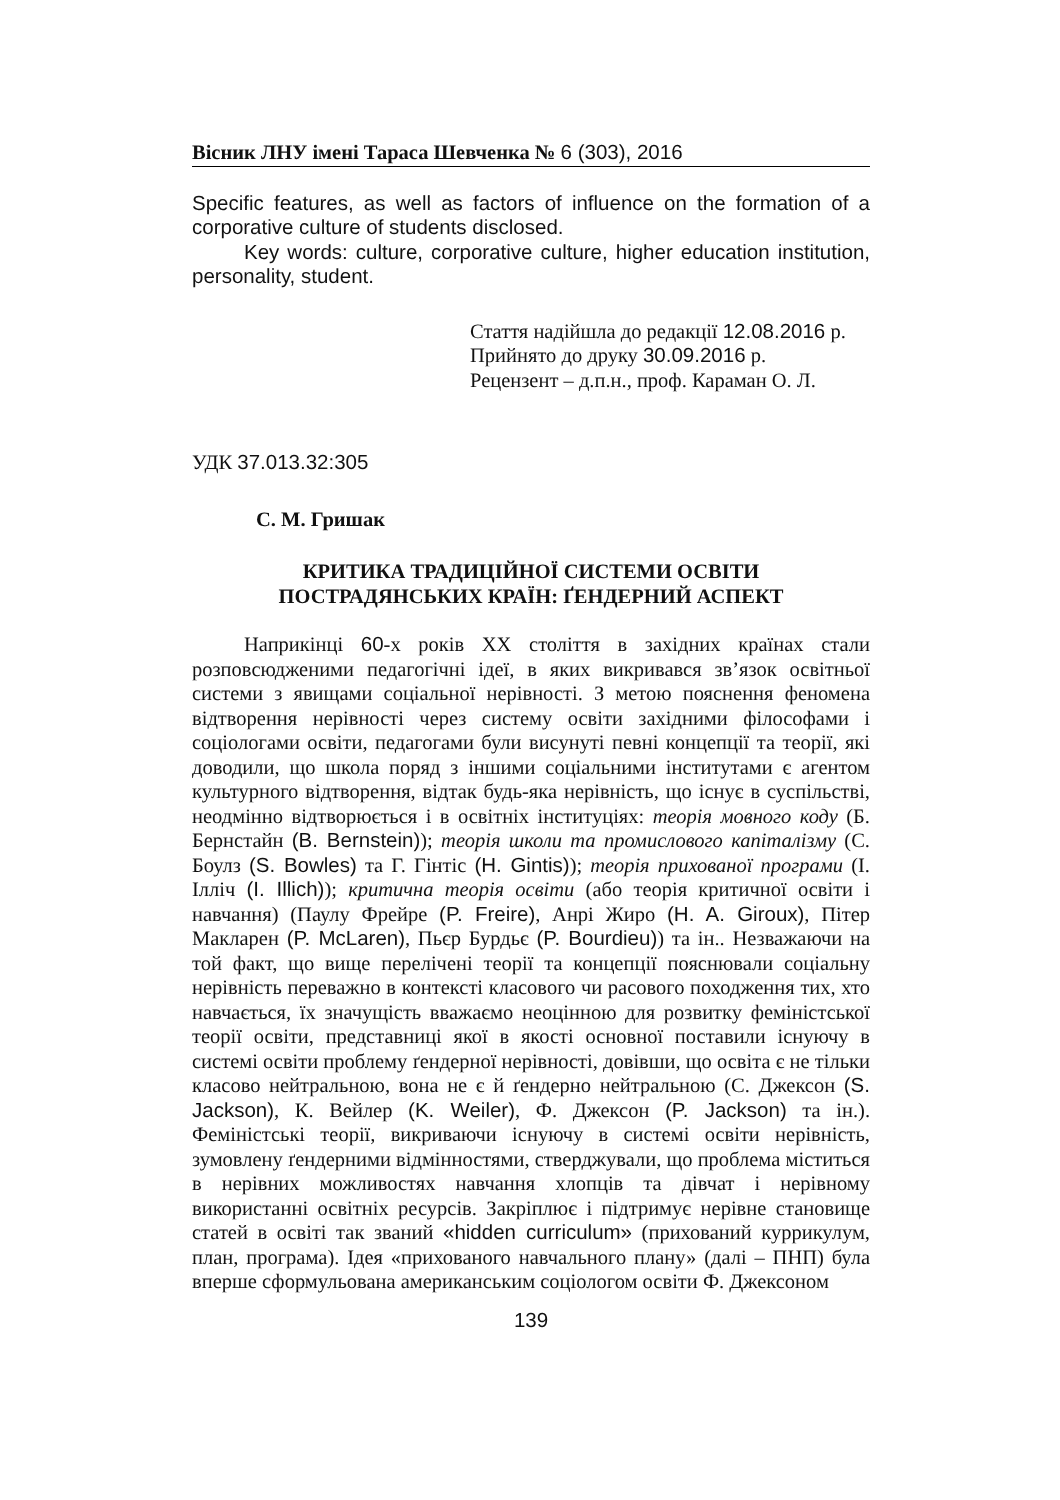Вісник ЛНУ імені Тараса Шевченка № 6 (303), 2016
Specific features, as well as factors of influence on the formation of a corporative culture of students disclosed.
Key words: culture, corporative culture, higher education institution, personality, student.
Стаття надійшла до редакції 12.08.2016 р.
Прийнято до друку 30.09.2016 р.
Рецензент – д.п.н., проф. Караман О. Л.
УДК 37.013.32:305
С. М. Гришак
КРИТИКА ТРАДИЦІЙНОЇ СИСТЕМИ ОСВІТИ
ПОСТРАДЯНСЬКИХ КРАЇН: ҐЕНДЕРНИЙ АСПЕКТ
Наприкінці 60-х років ХХ століття в західних країнах стали розповсюдженими педагогічні ідеї, в яких викривався зв’язок освітньої системи з явищами соціальної нерівності. З метою пояснення феномена відтворення нерівності через систему освіти західними філософами і соціологами освіти, педагогами були висунуті певні концепції та теорії, які доводили, що школа поряд з іншими соціальними інститутами є агентом культурного відтворення, відтак будь-яка нерівність, що існує в суспільстві, неодмінно відтворюється і в освітніх інституціях: теорія мовного коду (Б. Бернстайн (B. Bernstein)); теорія школи та промислового капіталізму (С. Боулз (S. Bowles) та Г. Гінтіс (H. Gintis)); теорія прихованої програми (І. Ілліч (I. Illich)); критична теорія освіти (або теорія критичної освіти і навчання) (Паулу Фрейре (P. Freire), Анрі Жиро (H. A. Giroux), Пітер Макларен (P. McLaren), Пьєр Бурдьє (P. Bourdieu)) та ін.. Незважаючи на той факт, що вище перелічені теорії та концепції пояснювали соціальну нерівність переважно в контексті класового чи расового походження тих, хто навчається, їх значущість вважаємо неоцінною для розвитку феміністської теорії освіти, представниці якої в якості основної поставили існуючу в системі освіти проблему ґендерної нерівності, довівши, що освіта є не тільки класово нейтральною, вона не є й ґендерно нейтральною (С. Джексон (S. Jackson), К. Вейлер (K. Weiler), Ф. Джексон (P. Jackson) та ін.). Феміністські теорії, викриваючи існуючу в системі освіти нерівність, зумовлену ґендерними відмінностями, стверджували, що проблема міститься в нерівних можливостях навчання хлопців та дівчат і нерівному використанні освітніх ресурсів. Закріплює і підтримує нерівне становище статей в освіті так званий «hidden curriculum» (прихований куррикулум, план, програма). Ідея «прихованого навчального плану» (далі – ПНП) була вперше сформульована американським соціологом освіти Ф. Джексоном
139